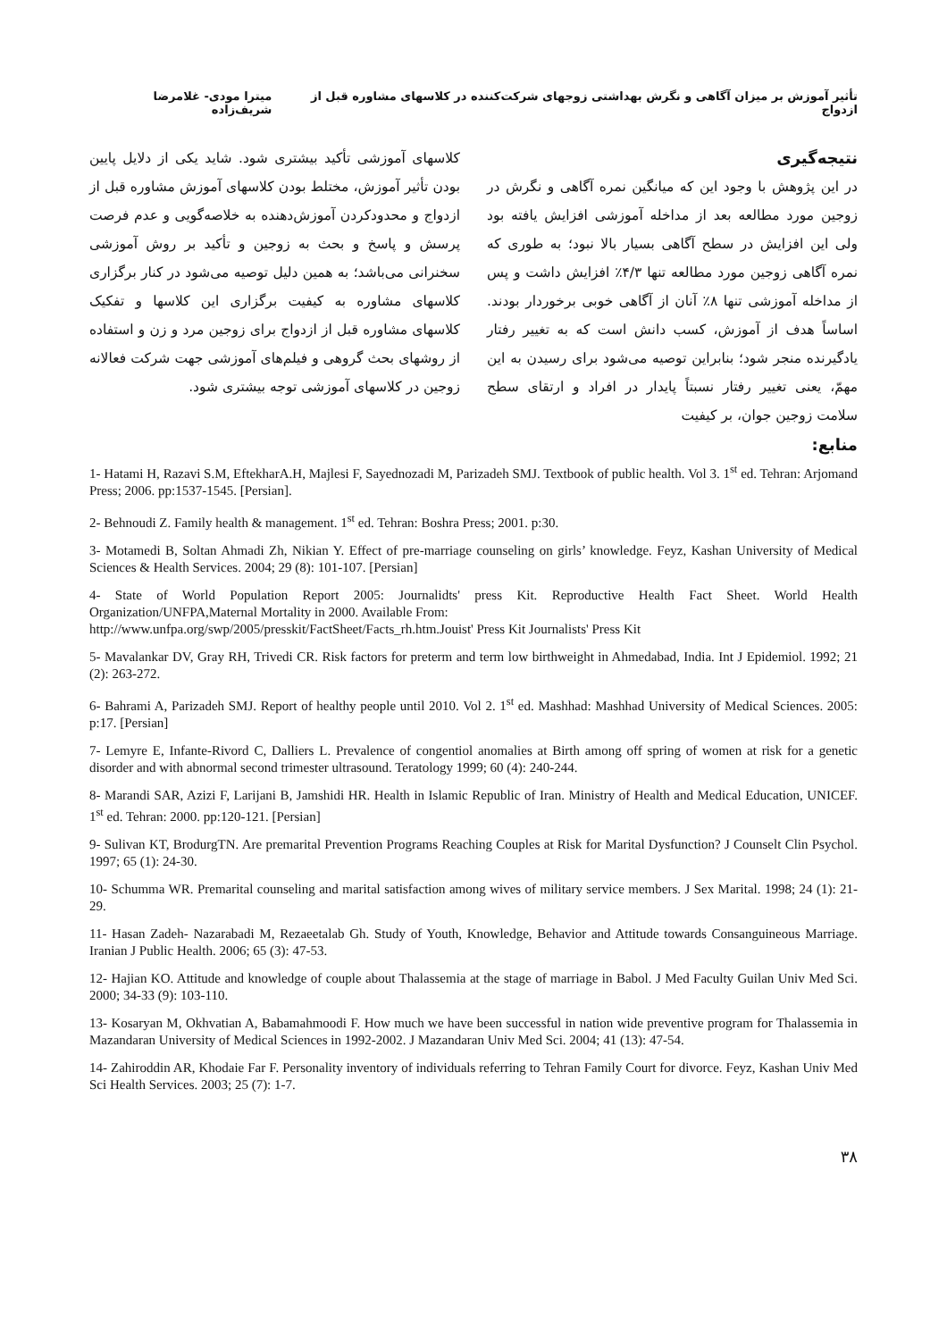تأثیر آموزش بر میزان آگاهی و نگرش بهداشتی زوجهای شرکت‌کننده در کلاسهای مشاوره قبل از ازدواج میترا مودی- غلامرضا شریف‌زاده
نتیجه‌گیری
در این پژوهش با وجود این که میانگین نمره آگاهی و نگرش در زوجین مورد مطالعه بعد از مداخله آموزشی افزایش یافته بود ولی این افزایش در سطح آگاهی بسیار بالا نبود؛ به طوری که نمره آگاهی زوجین مورد مطالعه تنها ۴/۳٪ افزایش داشت و پس از مداخله آموزشی تنها ۸٪ آنان از آگاهی خوبی برخوردار بودند. اساساً هدف از آموزش، کسب دانش است که به تغییر رفتار یادگیرنده منجر شود؛ بنابراین توصیه می‌شود برای رسیدن به این مهمّ، یعنی تغییر رفتار نسبتاً پایدار در افراد و ارتقای سطح سلامت زوجین جوان، بر کیفیت
کلاسهای آموزشی تأکید بیشتری شود. شاید یکی از دلایل پایین بودن تأثیر آموزش، مختلط بودن کلاسهای آموزش مشاوره قبل از ازدواج و محدودکردن آموزش‌دهنده به خلاصه‌گویی و عدم فرصت پرسش و پاسخ و بحث به زوجین و تأکید بر روش آموزشی سخنرانی می‌باشد؛ به همین دلیل توصیه می‌شود در کنار برگزاری کلاسهای مشاوره به کیفیت برگزاری این کلاسها و تفکیک کلاسهای مشاوره قبل از ازدواج برای زوجین مرد و زن و استفاده از روشهای بحث گروهی و فیلم‌های آموزشی جهت شرکت فعالانه زوجین در کلاسهای آموزشی توجه بیشتری شود.
منابع:
1- Hatami H, Razavi S.M, EftekharA.H, Majlesi F, Sayednozadi M, Parizadeh SMJ. Textbook of public health. Vol 3. 1<sup>st</sup> ed. Tehran: Arjomand Press; 2006. pp:1537-1545. [Persian].
2- Behnoudi Z. Family health & management. 1<sup>st</sup> ed. Tehran: Boshra Press; 2001. p:30.
3- Motamedi B, Soltan Ahmadi Zh, Nikian Y. Effect of pre-marriage counseling on girls’ knowledge. Feyz, Kashan University of Medical Sciences & Health Services. 2004; 29 (8): 101-107. [Persian]
4- State of World Population Report 2005: Journalidts' press Kit. Reproductive Health Fact Sheet. World Health Organization/UNFPA,Maternal Mortality in 2000. Available From:
http://www.unfpa.org/swp/2005/presskit/FactSheet/Facts_rh.htm.Jouist' Press Kit Journalists' Press Kit
5- Mavalankar DV, Gray RH, Trivedi CR. Risk factors for preterm and term low birthweight in Ahmedabad, India. Int J Epidemiol. 1992; 21 (2): 263-272.
6- Bahrami A, Parizadeh SMJ. Report of healthy people until 2010. Vol 2. 1<sup>st</sup> ed. Mashhad: Mashhad University of Medical Sciences. 2005: p:17. [Persian]
7- Lemyre E, Infante-Rivord C, Dalliers L. Prevalence of congentiol anomalies at Birth among off spring of women at risk for a genetic disorder and with abnormal second trimester ultrasound. Teratology 1999; 60 (4): 240-244.
8- Marandi SAR, Azizi F, Larijani B, Jamshidi HR. Health in Islamic Republic of Iran. Ministry of Health and Medical Education, UNICEF. 1<sup>st</sup> ed. Tehran: 2000. pp:120-121. [Persian]
9- Sulivan KT, BrodurgTN. Are premarital Prevention Programs Reaching Couples at Risk for Marital Dysfunction? J Counselt Clin Psychol. 1997; 65 (1): 24-30.
10- Schumma WR. Premarital counseling and marital satisfaction among wives of military service members. J Sex Marital. 1998; 24 (1): 21-29.
11- Hasan Zadeh- Nazarabadi M, Rezaeetalab Gh. Study of Youth, Knowledge, Behavior and Attitude towards Consanguineous Marriage. Iranian J Public Health. 2006; 65 (3): 47-53.
12- Hajian KO. Attitude and knowledge of couple about Thalassemia at the stage of marriage in Babol. J Med Faculty Guilan Univ Med Sci. 2000; 34-33 (9): 103-110.
13- Kosaryan M, Okhvatian A, Babamahmoodi F. How much we have been successful in nation wide preventive program for Thalassemia in Mazandaran University of Medical Sciences in 1992-2002. J Mazandaran Univ Med Sci. 2004; 41 (13): 47-54.
14- Zahiroddin AR, Khodaie Far F. Personality inventory of individuals referring to Tehran Family Court for divorce. Feyz, Kashan Univ Med Sci Health Services. 2003; 25 (7): 1-7.
۳۸